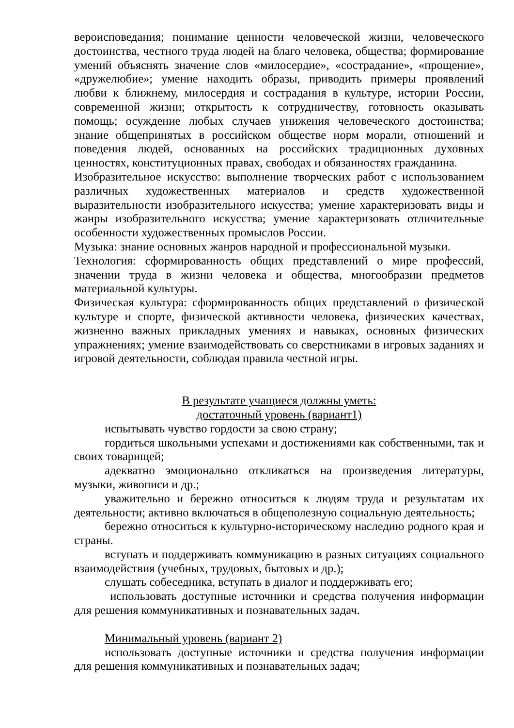вероисповедания; понимание ценности человеческой жизни, человеческого достоинства, честного труда людей на благо человека, общества; формирование умений объяснять значение слов «милосердие», «сострадание», «прощение», «дружелюбие»; умение находить образы, приводить примеры проявлений любви к ближнему, милосердия и сострадания в культуре, истории России, современной жизни; открытость к сотрудничеству, готовность оказывать помощь; осуждение любых случаев унижения человеческого достоинства; знание общепринятых в российском обществе норм морали, отношений и поведения людей, основанных на российских традиционных духовных ценностях, конституционных правах, свободах и обязанностях гражданина.
Изобразительное искусство: выполнение творческих работ с использованием различных художественных материалов и средств художественной выразительности изобразительного искусства; умение характеризовать виды и жанры изобразительного искусства; умение характеризовать отличительные особенности художественных промыслов России.
Музыка: знание основных жанров народной и профессиональной музыки.
Технология: сформированность общих представлений о мире профессий, значении труда в жизни человека и общества, многообразии предметов материальной культуры.
Физическая культура: сформированность общих представлений о физической культуре и спорте, физической активности человека, физических качествах, жизненно важных прикладных умениях и навыках, основных физических упражнениях; умение взаимодействовать со сверстниками в игровых заданиях и игровой деятельности, соблюдая правила честной игры.
В результате учащиеся должны уметь:
достаточный уровень (вариант1)
испытывать чувство гордости за свою страну;
гордиться школьными успехами и достижениями как собственными, так и своих товарищей;
адекватно эмоционально откликаться на произведения литературы, музыки, живописи и др.;
уважительно и бережно относиться к людям труда и результатам их деятельности; активно включаться в общеполезную социальную деятельность;
бережно относиться к культурно-историческому наследию родного края и страны.
вступать и поддерживать коммуникацию в разных ситуациях социального взаимодействия (учебных, трудовых, бытовых и др.);
слушать собеседника, вступать в диалог и поддерживать его;
использовать доступные источники и средства получения информации для решения коммуникативных и познавательных задач.
Минимальный уровень (вариант 2)
использовать доступные источники и средства получения информации для решения коммуникативных и познавательных задач;